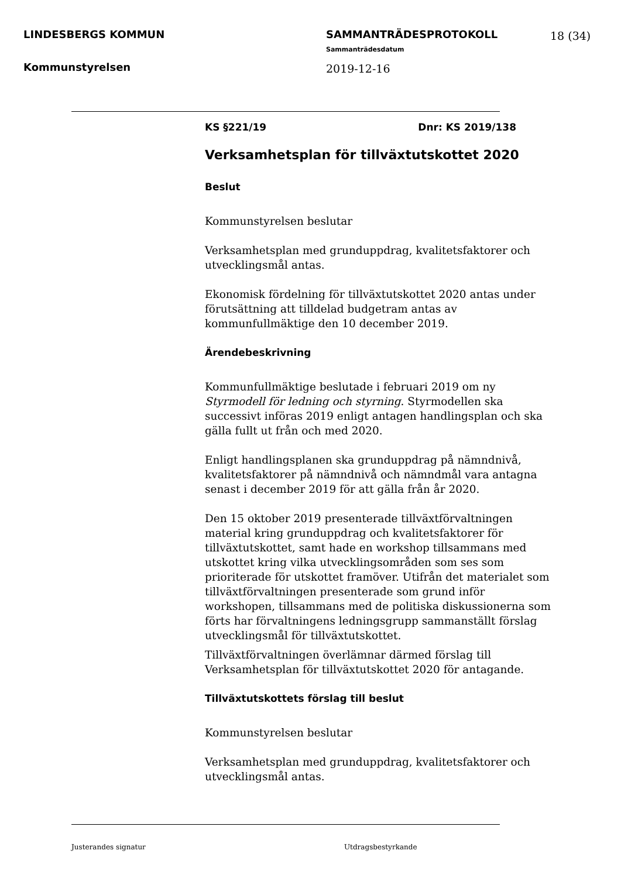LINDESBERGS KOMMUN
Kommunstyrelsen
SAMMANTRÄDESPROTOKOLL
Sammanträdesdatum
2019-12-16
18 (34)
KS §221/19 Dnr: KS 2019/138
Verksamhetsplan för tillväxtutskottet 2020
Beslut
Kommunstyrelsen beslutar
Verksamhetsplan med grunduppdrag, kvalitetsfaktorer och utvecklingsmål antas.
Ekonomisk fördelning för tillväxtutskottet 2020 antas under förutsättning att tilldelad budgetram antas av kommunfullmäktige den 10 december 2019.
Ärendebeskrivning
Kommunfullmäktige beslutade i februari 2019 om ny Styrmodell för ledning och styrning. Styrmodellen ska successivt införas 2019 enligt antagen handlingsplan och ska gälla fullt ut från och med 2020.
Enligt handlingsplanen ska grunduppdrag på nämndnivå, kvalitetsfaktorer på nämndnivå och nämndmål vara antagna senast i december 2019 för att gälla från år 2020.
Den 15 oktober 2019 presenterade tillväxtförvaltningen material kring grunduppdrag och kvalitetsfaktorer för tillväxtutskottet, samt hade en workshop tillsammans med utskottet kring vilka utvecklingsområden som ses som prioriterade för utskottet framöver. Utifrån det materialet som tillväxtförvaltningen presenterade som grund inför workshopen, tillsammans med de politiska diskussionerna som förts har förvaltningens ledningsgrupp sammanställt förslag utvecklingsmål för tillväxtutskottet.
Tillväxtförvaltningen överlämnar därmed förslag till Verksamhetsplan för tillväxtutskottet 2020 för antagande.
Tillväxtutskottets förslag till beslut
Kommunstyrelsen beslutar
Verksamhetsplan med grunduppdrag, kvalitetsfaktorer och utvecklingsmål antas.
Justerandes signatur Utdragsbestyrkande